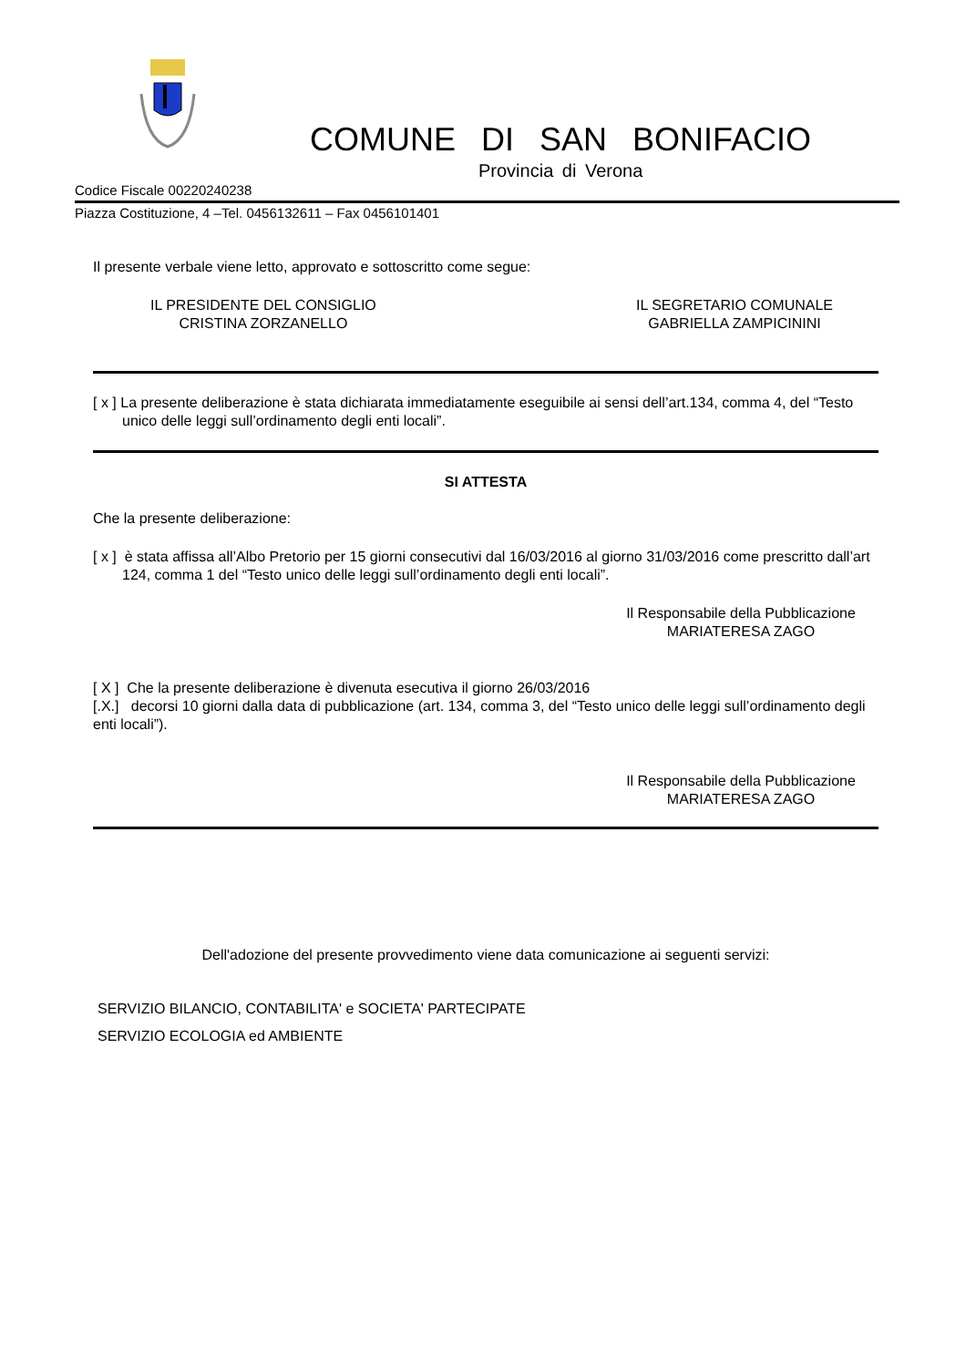COMUNE DI SAN BONIFACIO
Provincia di Verona
Codice Fiscale 00220240238
Piazza Costituzione, 4 –Tel. 0456132611 – Fax 0456101401
Il presente verbale viene letto, approvato e sottoscritto come segue:
IL PRESIDENTE DEL CONSIGLIO
CRISTINA ZORZANELLO
IL SEGRETARIO COMUNALE
GABRIELLA ZAMPICININI
[ x ] La presente deliberazione è stata dichiarata immediatamente eseguibile ai sensi dell’art.134, comma 4, del “Testo unico delle leggi sull’ordinamento degli enti locali”.
SI ATTESTA
Che la presente deliberazione:
[ x ] è stata affissa all’Albo Pretorio per 15 giorni consecutivi dal 16/03/2016 al giorno 31/03/2016 come prescritto dall’art 124, comma 1 del “Testo unico delle leggi sull’ordinamento degli enti locali”.
Il Responsabile della Pubblicazione
MARIATERESA ZAGO
[ X ] Che la presente deliberazione è divenuta esecutiva il giorno 26/03/2016
[.X.] decorsi 10 giorni dalla data di pubblicazione (art. 134, comma 3, del “Testo unico delle leggi sull’ordinamento degli enti locali”).
Il Responsabile della Pubblicazione
MARIATERESA ZAGO
Dell'adozione del presente provvedimento viene data comunicazione ai seguenti servizi:
SERVIZIO BILANCIO, CONTABILITA' e SOCIETA' PARTECIPATE
SERVIZIO ECOLOGIA ed AMBIENTE